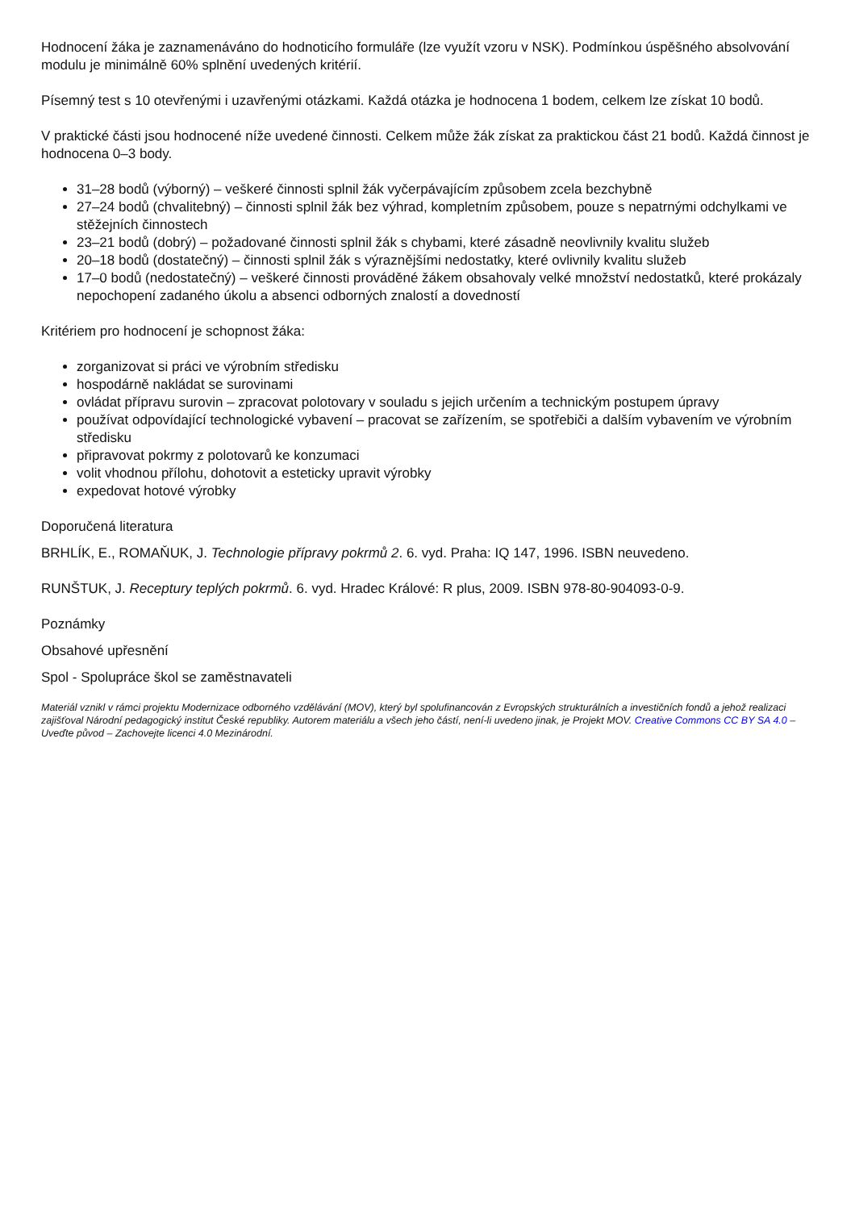Hodnocení žáka je zaznamenáváno do hodnoticího formuláře (lze využít vzoru v NSK). Podmínkou úspěšného absolvování modulu je minimálně 60% splnění uvedených kritérií.
Písemný test s 10 otevřenými i uzavřenými otázkami. Každá otázka je hodnocena 1 bodem, celkem lze získat 10 bodů.
V praktické části jsou hodnocené níže uvedené činnosti. Celkem může žák získat za praktickou část 21 bodů. Každá činnost je hodnocena 0–3 body.
31–28 bodů (výborný) – veškeré činnosti splnil žák vyčerpávajícím způsobem zcela bezchybně
27–24 bodů (chvalitebný) – činnosti splnil žák bez výhrad, kompletním způsobem, pouze s nepatrnými odchylkami ve stěžejních činnostech
23–21 bodů (dobrý) – požadované činnosti splnil žák s chybami, které zásadně neovlivnily kvalitu služeb
20–18 bodů (dostatečný) – činnosti splnil žák s výraznějšími nedostatky, které ovlivnily kvalitu služeb
17–0 bodů (nedostatečný) – veškeré činnosti prováděné žákem obsahovaly velké množství nedostatků, které prokázaly nepochopení zadaného úkolu a absenci odborných znalostí a dovedností
Kritériem pro hodnocení je schopnost žáka:
zorganizovat si práci ve výrobním středisku
hospodárně nakládat se surovinami
ovládat přípravu surovin – zpracovat polotovary v souladu s jejich určením a technickým postupem úpravy
používat odpovídající technologické vybavení – pracovat se zařízením, se spotřebiči a dalším vybavením ve výrobním středisku
připravovat pokrmy z polotovarů ke konzumaci
volit vhodnou přílohu, dohotovit a esteticky upravit výrobky
expedovat hotové výrobky
Doporučená literatura
BRHLÍK, E., ROMAŇUK, J. Technologie přípravy pokrmů 2. 6. vyd. Praha: IQ 147, 1996. ISBN neuvedeno.
RUNŠTUK, J. Receptury teplých pokrmů. 6. vyd. Hradec Králové: R plus, 2009. ISBN 978-80-904093-0-9.
Poznámky
Obsahové upřesnění
Spol - Spolupráce škol se zaměstnavateli
Materiál vznikl v rámci projektu Modernizace odborného vzdělávání (MOV), který byl spolufinancován z Evropských strukturálních a investičních fondů a jehož realizaci zajišťoval Národní pedagogický institut České republiky. Autorem materiálu a všech jeho částí, není-li uvedeno jinak, je Projekt MOV. Creative Commons CC BY SA 4.0 – Uveďte původ – Zachovejte licenci 4.0 Mezinárodní.